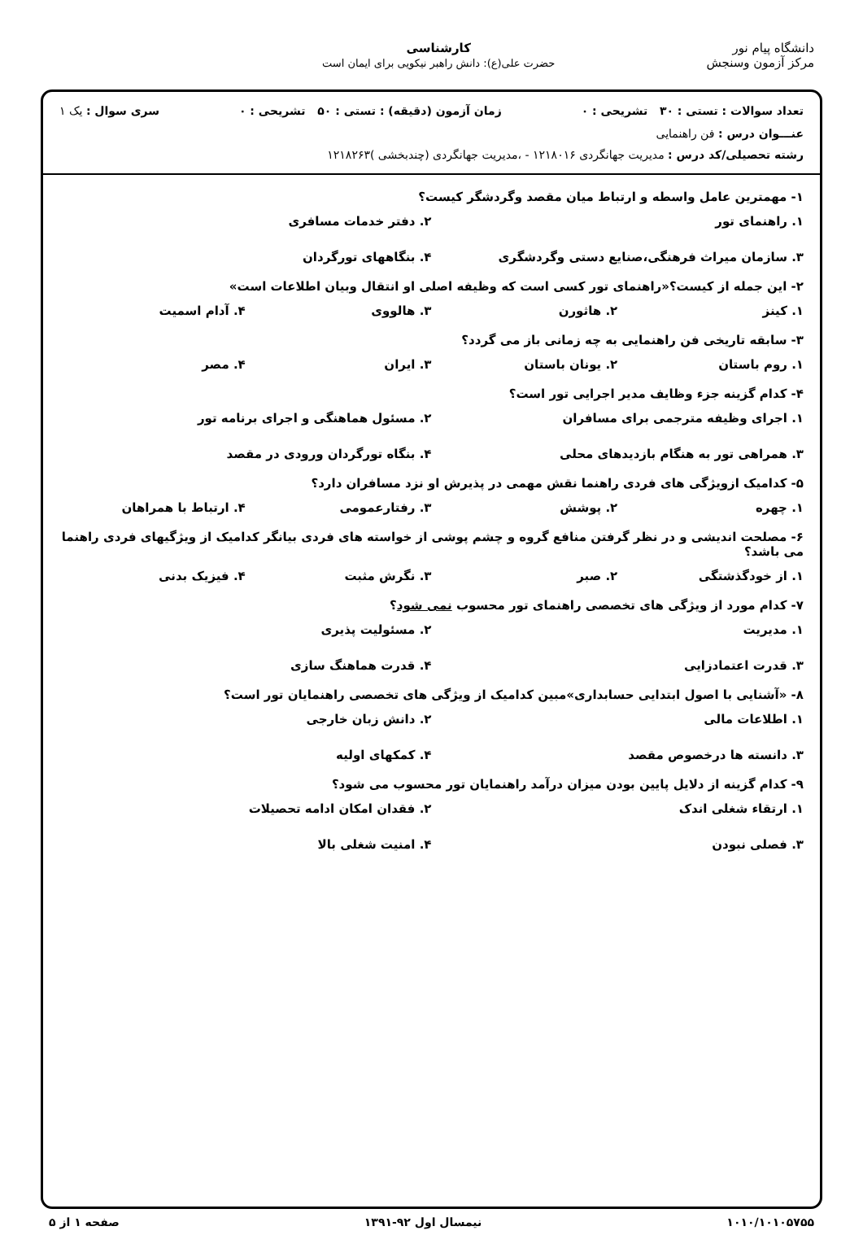دانشگاه پیام نور
مرکز آزمون وسنجش
کارشناسی
حضرت علی(ع): دانش راهبر نیکویی برای ایمان است
تعداد سوالات : تستی : ۳۰ تشریحی : ۰ زمان آزمون (دقیقه) : تستی : ۵۰ تشریحی : ۰ سری سوال : یک ۱
عنـــوان درس : فن راهنمایی
رشته تحصیلی/کد درس : مدیریت جهانگردی ۱۲۱۸۰۱۶ - ،مدیریت جهانگردی (چندبخشی )۱۲۱۸۲۶۳
۱- مهمترین عامل واسطه و ارتباط میان مقصد وگردشگر کیست؟
۱. راهنمای تور ۲. دفتر خدمات مسافری ۳. سازمان میراث فرهنگی،صنایع دستی وگردشگری ۴. بنگاههای تورگردان
۲- این جمله از کیست؟«راهنمای تور کسی است که وظیفه اصلی او انتقال وبیان اطلاعات است»
۱. کینز ۲. هاثورن ۳. هالووی ۴. آدام اسمیت
۳- سابقه تاریخی فن راهنمایی به چه زمانی باز می گردد؟
۱. روم باستان ۲. یونان باستان ۳. ایران ۴. مصر
۴- کدام گزینه جزء وظایف مدیر اجرایی تور است؟
۱. اجرای وظیفه مترجمی برای مسافران ۲. مسئول هماهنگی و اجرای برنامه تور ۳. همراهی تور به هنگام بازدیدهای محلی ۴. بنگاه تورگردان ورودی در مقصد
۵- کدامیک ازویژگی های فردی راهنما نقش مهمی در پذیرش او نزد مسافران دارد؟
۱. چهره ۲. پوشش ۳. رفتارعمومی ۴. ارتباط با همراهان
۶- مصلحت اندیشی و در نظر گرفتن منافع گروه و چشم پوشی از خواسته های فردی بیانگر کدامیک از ویژگیهای فردی راهنما می باشد؟
۱. از خودگذشتگی ۲. صبر ۳. نگرش مثبت ۴. فیزیک بدنی
۷- کدام مورد از ویژگی های تخصصی راهنمای تور محسوب نمی شود؟
۱. مدیریت ۲. مسئولیت پذیری ۳. قدرت اعتمادزایی ۴. قدرت هماهنگ سازی
۸- «آشنایی با اصول ابتدایی حسابداری»مبین کدامیک از ویژگی های تخصصی راهنمایان تور است؟
۱. اطلاعات مالی ۲. دانش زبان خارجی ۳. دانسته ها درخصوص مقصد ۴. کمکهای اولیه
۹- کدام گزینه از دلایل پایین بودن میزان درآمد راهنمایان تور محسوب می شود؟
۱. ارتقاء شغلی اندک ۲. فقدان امکان ادامه تحصیلات ۳. فصلی نبودن ۴. امنیت شغلی بالا
۱۰۱۰/۱۰۱۰۵۷۵۵ نیمسال اول ۹۲-۱۳۹۱ صفحه ۱ از ۵